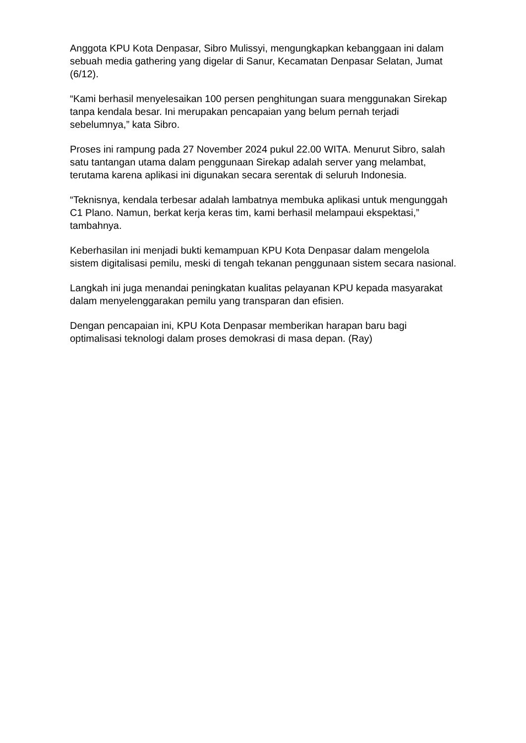Anggota KPU Kota Denpasar, Sibro Mulissyi, mengungkapkan kebanggaan ini dalam sebuah media gathering yang digelar di Sanur, Kecamatan Denpasar Selatan, Jumat (6/12).
“Kami berhasil menyelesaikan 100 persen penghitungan suara menggunakan Sirekap tanpa kendala besar. Ini merupakan pencapaian yang belum pernah terjadi sebelumnya,” kata Sibro.
Proses ini rampung pada 27 November 2024 pukul 22.00 WITA. Menurut Sibro, salah satu tantangan utama dalam penggunaan Sirekap adalah server yang melambat, terutama karena aplikasi ini digunakan secara serentak di seluruh Indonesia.
“Teknisnya, kendala terbesar adalah lambatnya membuka aplikasi untuk mengunggah C1 Plano. Namun, berkat kerja keras tim, kami berhasil melampaui ekspektasi,” tambahnya.
Keberhasilan ini menjadi bukti kemampuan KPU Kota Denpasar dalam mengelola sistem digitalisasi pemilu, meski di tengah tekanan penggunaan sistem secara nasional.
Langkah ini juga menandai peningkatan kualitas pelayanan KPU kepada masyarakat dalam menyelenggarakan pemilu yang transparan dan efisien.
Dengan pencapaian ini, KPU Kota Denpasar memberikan harapan baru bagi optimalisasi teknologi dalam proses demokrasi di masa depan. (Ray)